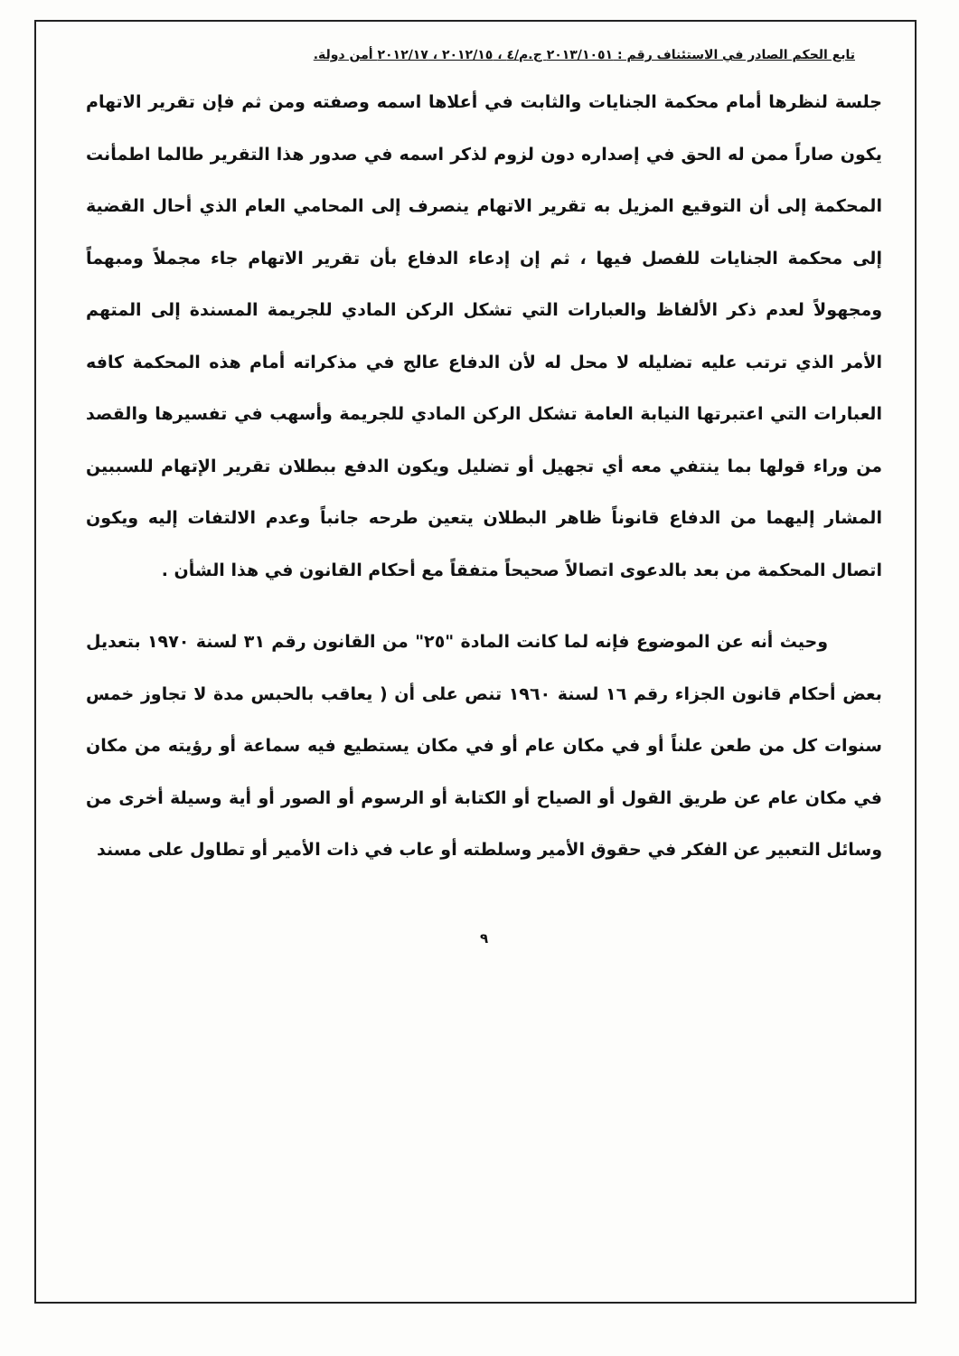تابع الحكم الصادر في الاستئناف رقم : ٢٠١٣/١٠٥١ ج.م/٤ ، ٢٠١٢/١٥ ، ٢٠١٢/١٧ أمن دولة.
جلسة لنظرها أمام محكمة الجنايات والثابت في أعلاها اسمه وصفته ومن ثم فإن تقرير الاتهام يكون صاراً ممن له الحق في إصداره دون لزوم لذكر اسمه في صدور هذا التقرير طالما اطمأنت المحكمة إلى أن التوقيع المزيل به تقرير الاتهام ينصرف إلى المحامي العام الذي أحال القضية إلى محكمة الجنايات للفصل فيها ، ثم إن إدعاء الدفاع بأن تقرير الاتهام جاء مجملاً ومبهماً ومجهولاً لعدم ذكر الألفاظ والعبارات التي تشكل الركن المادي للجريمة المسندة إلى المتهم الأمر الذي ترتب عليه تضليله لا محل له لأن الدفاع عالج في مذكراته أمام هذه المحكمة كافه العبارات التي اعتبرتها النيابة العامة تشكل الركن المادي للجريمة وأسهب في تفسيرها والقصد من وراء قولها بما ينتفي معه أي تجهيل أو تضليل ويكون الدفع ببطلان تقرير الإتهام للسببين المشار إليهما من الدفاع قانوناً ظاهر البطلان يتعين طرحه جانباً وعدم الالتفات إليه ويكون اتصال المحكمة من بعد بالدعوى اتصالاً صحيحاً متفقاً مع أحكام القانون في هذا الشأن .
وحيث أنه عن الموضوع فإنه لما كانت المادة "٢٥" من القانون رقم ٣١ لسنة ١٩٧٠ بتعديل بعض أحكام قانون الجزاء رقم ١٦ لسنة ١٩٦٠ تنص على أن ( يعاقب بالحبس مدة لا تجاوز خمس سنوات كل من طعن علناً أو في مكان عام أو في مكان يستطيع فيه سماعة أو رؤيته من مكان في مكان عام عن طريق القول أو الصياح أو الكتابة أو الرسوم أو الصور أو أية وسيلة أخرى من وسائل التعبير عن الفكر في حقوق الأمير وسلطته أو عاب في ذات الأمير أو تطاول على مسند
٩